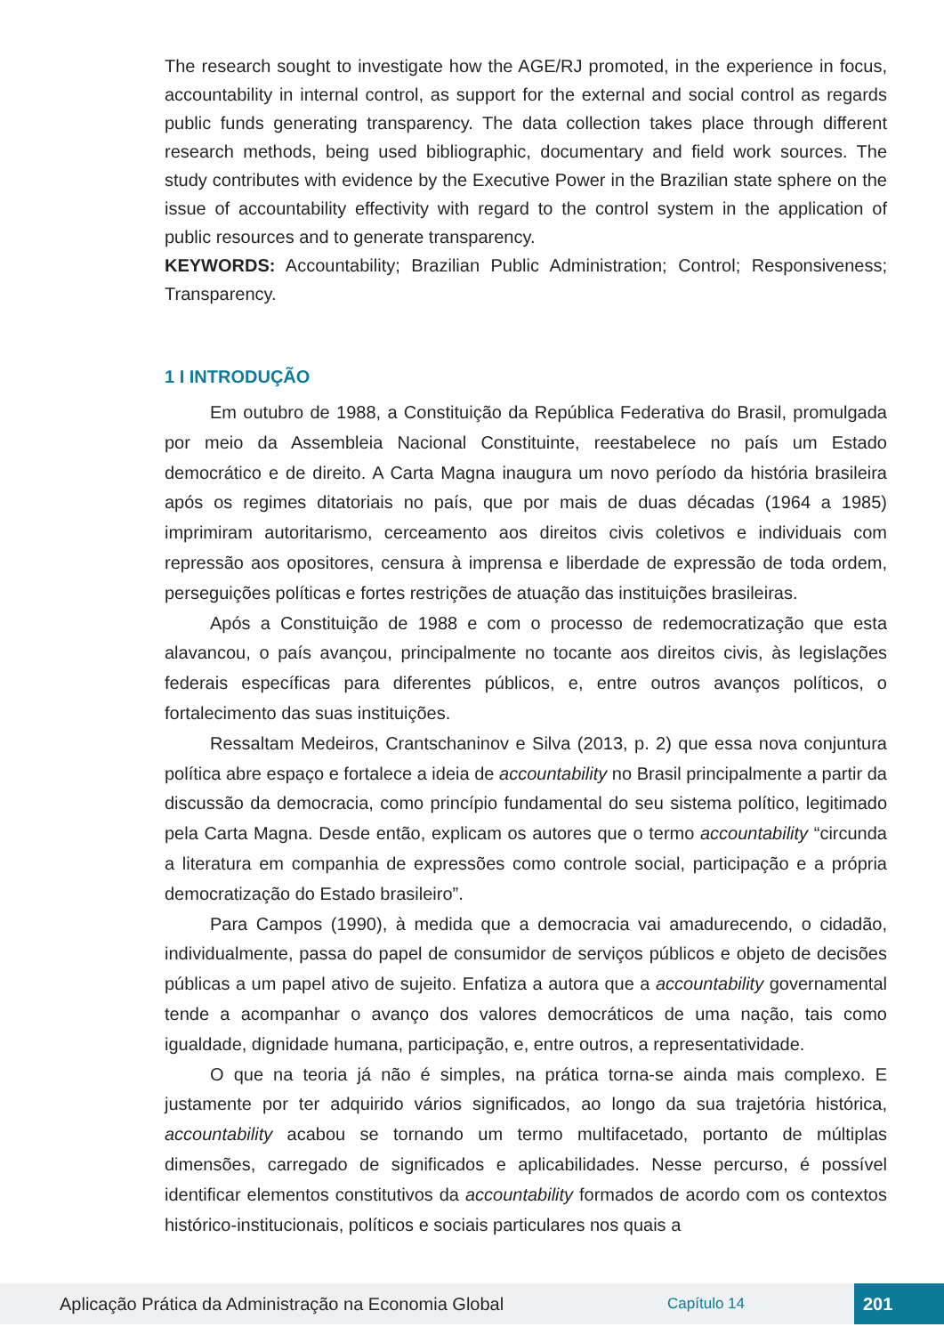The research sought to investigate how the AGE/RJ promoted, in the experience in focus, accountability in internal control, as support for the external and social control as regards public funds generating transparency. The data collection takes place through different research methods, being used bibliographic, documentary and field work sources. The study contributes with evidence by the Executive Power in the Brazilian state sphere on the issue of accountability effectivity with regard to the control system in the application of public resources and to generate transparency.
KEYWORDS: Accountability; Brazilian Public Administration; Control; Responsiveness; Transparency.
1 I INTRODUÇÃO
Em outubro de 1988, a Constituição da República Federativa do Brasil, promulgada por meio da Assembleia Nacional Constituinte, reestabelece no país um Estado democrático e de direito. A Carta Magna inaugura um novo período da história brasileira após os regimes ditatoriais no país, que por mais de duas décadas (1964 a 1985) imprimiram autoritarismo, cerceamento aos direitos civis coletivos e individuais com repressão aos opositores, censura à imprensa e liberdade de expressão de toda ordem, perseguições políticas e fortes restrições de atuação das instituições brasileiras.
Após a Constituição de 1988 e com o processo de redemocratização que esta alavancou, o país avançou, principalmente no tocante aos direitos civis, às legislações federais específicas para diferentes públicos, e, entre outros avanços políticos, o fortalecimento das suas instituições.
Ressaltam Medeiros, Crantschaninov e Silva (2013, p. 2) que essa nova conjuntura política abre espaço e fortalece a ideia de accountability no Brasil principalmente a partir da discussão da democracia, como princípio fundamental do seu sistema político, legitimado pela Carta Magna. Desde então, explicam os autores que o termo accountability “circunda a literatura em companhia de expressões como controle social, participação e a própria democratização do Estado brasileiro”.
Para Campos (1990), à medida que a democracia vai amadurecendo, o cidadão, individualmente, passa do papel de consumidor de serviços públicos e objeto de decisões públicas a um papel ativo de sujeito. Enfatiza a autora que a accountability governamental tende a acompanhar o avanço dos valores democráticos de uma nação, tais como igualdade, dignidade humana, participação, e, entre outros, a representatividade.
O que na teoria já não é simples, na prática torna-se ainda mais complexo. E justamente por ter adquirido vários significados, ao longo da sua trajetória histórica, accountability acabou se tornando um termo multifacetado, portanto de múltiplas dimensões, carregado de significados e aplicabilidades. Nesse percurso, é possível identificar elementos constitutivos da accountability formados de acordo com os contextos histórico-institucionais, políticos e sociais particulares nos quais a
Aplicação Prática da Administração na Economia Global Capítulo 14 201